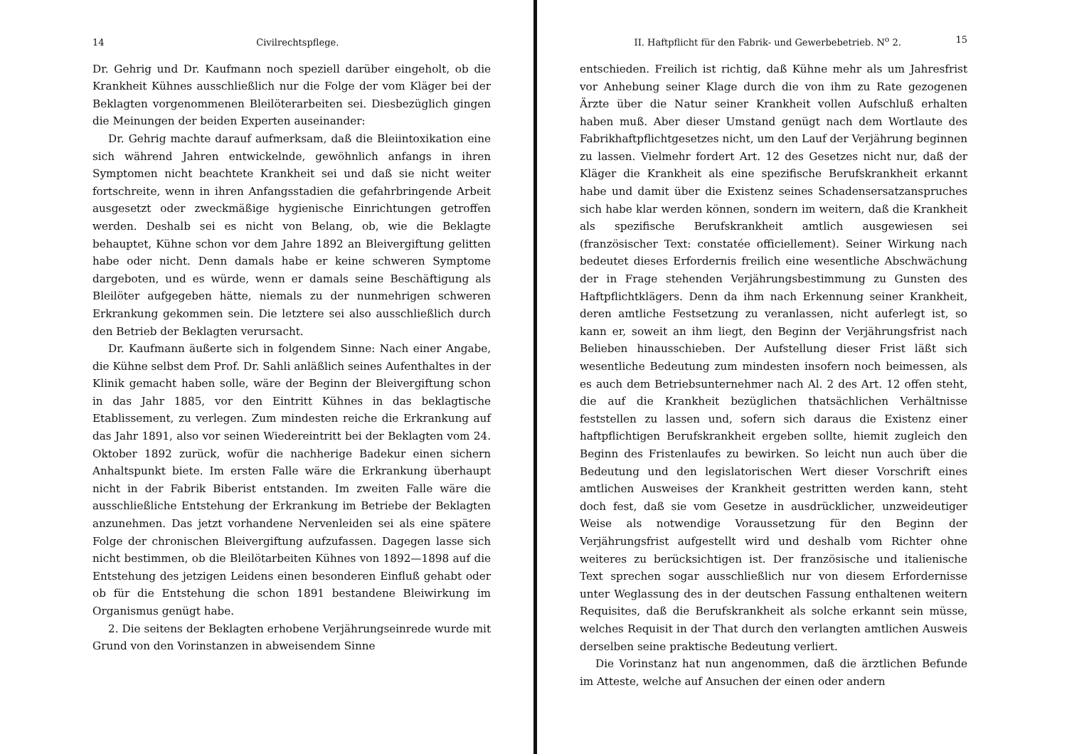14 Civilrechtspflege.
Dr. Gehrig und Dr. Kaufmann noch speziell darüber eingeholt, ob die Krankheit Kühnes ausschließlich nur die Folge der vom Kläger bei der Beklagten vorgenommenen Bleilöterarbeiten sei. Diesbezüglich gingen die Meinungen der beiden Experten auseinander:
Dr. Gehrig machte darauf aufmerksam, daß die Bleiintoxikation eine sich während Jahren entwickelnde, gewöhnlich anfangs in ihren Symptomen nicht beachtete Krankheit sei und daß sie nicht weiter fortschreite, wenn in ihren Anfangsstadien die gefahrbringende Arbeit ausgesetzt oder zweckmäßige hygienische Einrichtungen getroffen werden. Deshalb sei es nicht von Belang, ob, wie die Beklagte behauptet, Kühne schon vor dem Jahre 1892 an Bleivergiftung gelitten habe oder nicht. Denn damals habe er keine schweren Symptome dargeboten, und es würde, wenn er damals seine Beschäftigung als Bleilöter aufgegeben hätte, niemals zu der nunmehrigen schweren Erkrankung gekommen sein. Die letztere sei also ausschließlich durch den Betrieb der Beklagten verursacht.
Dr. Kaufmann äußerte sich in folgendem Sinne: Nach einer Angabe, die Kühne selbst dem Prof. Dr. Sahli anläßlich seines Aufenthaltes in der Klinik gemacht haben solle, wäre der Beginn der Bleivergiftung schon in das Jahr 1885, vor den Eintritt Kühnes in das beklagtische Etablissement, zu verlegen. Zum mindesten reiche die Erkrankung auf das Jahr 1891, also vor seinen Wiedereintritt bei der Beklagten vom 24. Oktober 1892 zurück, wofür die nachherige Badekur einen sichern Anhaltspunkt biete. Im ersten Falle wäre die Erkrankung überhaupt nicht in der Fabrik Biberist entstanden. Im zweiten Falle wäre die ausschließliche Entstehung der Erkrankung im Betriebe der Beklagten anzunehmen. Das jetzt vorhandene Nervenleiden sei als eine spätere Folge der chronischen Bleivergiftung aufzufassen. Dagegen lasse sich nicht bestimmen, ob die Bleilötarbeiten Kühnes von 1892—1898 auf die Entstehung des jetzigen Leidens einen besonderen Einfluß gehabt oder ob für die Entstehung die schon 1891 bestandene Bleiwirkung im Organismus genügt habe.
2. Die seitens der Beklagten erhobene Verjährungseinrede wurde mit Grund von den Vorinstanzen in abweisendem Sinne
II. Haftpflicht für den Fabrik- und Gewerbebetrieb. N<sup>o</sup> 2. 15
entschieden. Freilich ist richtig, daß Kühne mehr als um Jahresfrist vor Anhebung seiner Klage durch die von ihm zu Rate gezogenen Ärzte über die Natur seiner Krankheit vollen Aufschluß erhalten haben muß. Aber dieser Umstand genügt nach dem Wortlaute des Fabrikhaftpflichtgesetzes nicht, um den Lauf der Verjährung beginnen zu lassen. Vielmehr fordert Art. 12 des Gesetzes nicht nur, daß der Kläger die Krankheit als eine spezifische Berufskrankheit erkannt habe und damit über die Existenz seines Schadensersatzanspruches sich habe klar werden können, sondern im weitern, daß die Krankheit als spezifische Berufskrankheit amtlich ausgewiesen sei (französischer Text: constatée officiellement). Seiner Wirkung nach bedeutet dieses Erfordernis freilich eine wesentliche Abschwächung der in Frage stehenden Verjährungsbestimmung zu Gunsten des Haftpflichtklägers. Denn da ihm nach Erkennung seiner Krankheit, deren amtliche Festsetzung zu veranlassen, nicht auferlegt ist, so kann er, soweit an ihm liegt, den Beginn der Verjährungsfrist nach Belieben hinausschieben. Der Aufstellung dieser Frist läßt sich wesentliche Bedeutung zum mindesten insofern noch beimessen, als es auch dem Betriebsunternehmer nach Al. 2 des Art. 12 offen steht, die auf die Krankheit bezüglichen thatsächlichen Verhältnisse feststellen zu lassen und, sofern sich daraus die Existenz einer haftpflichtigen Berufskrankheit ergeben sollte, hiemit zugleich den Beginn des Fristenlaufes zu bewirken. So leicht nun auch über die Bedeutung und den legislatorischen Wert dieser Vorschrift eines amtlichen Ausweises der Krankheit gestritten werden kann, steht doch fest, daß sie vom Gesetze in ausdrücklicher, unzweideutiger Weise als notwendige Voraussetzung für den Beginn der Verjährungsfrist aufgestellt wird und deshalb vom Richter ohne weiteres zu berücksichtigen ist. Der französische und italienische Text sprechen sogar ausschließlich nur von diesem Erfordernisse unter Weglassung des in der deutschen Fassung enthaltenen weitern Requisites, daß die Berufskrankheit als solche erkannt sein müsse, welches Requisit in der That durch den verlangten amtlichen Ausweis derselben seine praktische Bedeutung verliert.
Die Vorinstanz hat nun angenommen, daß die ärztlichen Befunde im Atteste, welche auf Ansuchen der einen oder andern